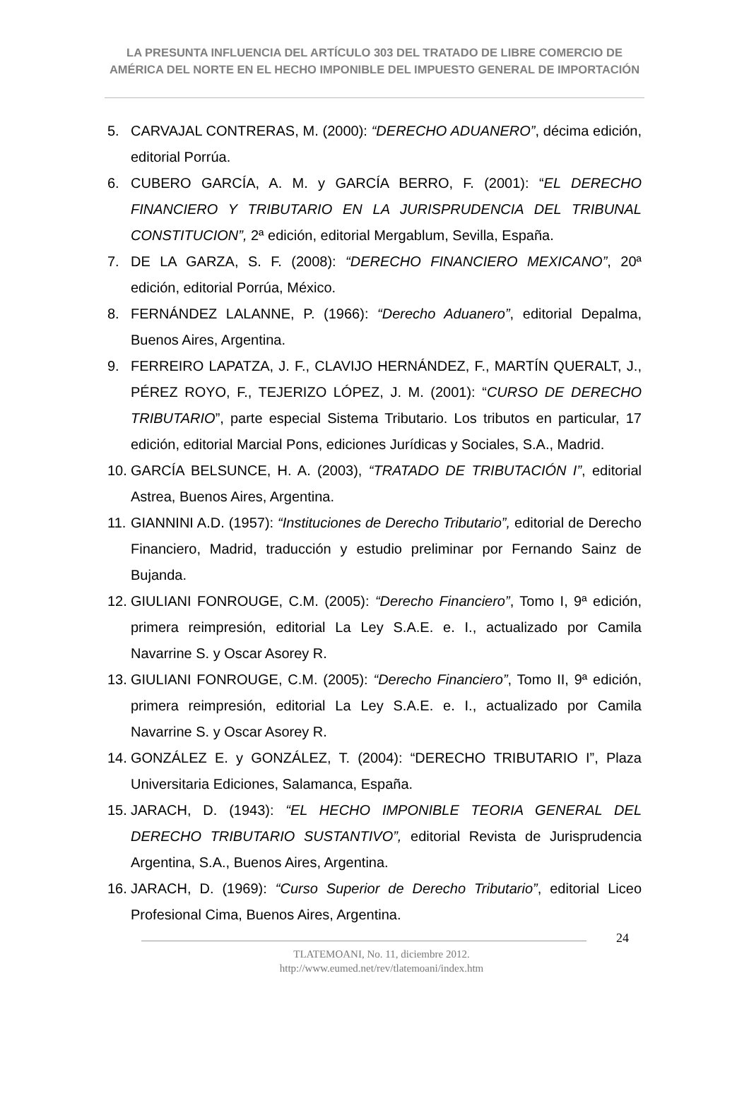LA PRESUNTA INFLUENCIA DEL ARTÍCULO 303 DEL TRATADO DE LIBRE COMERCIO DE AMÉRICA DEL NORTE EN EL HECHO IMPONIBLE DEL IMPUESTO GENERAL DE IMPORTACIÓN
5. CARVAJAL CONTRERAS, M. (2000): “DERECHO ADUANERO”, décima edición, editorial Porrúa.
6. CUBERO GARCÍA, A. M. y GARCÍA BERRO, F. (2001): “EL DERECHO FINANCIERO Y TRIBUTARIO EN LA JURISPRUDENCIA DEL TRIBUNAL CONSTITUCION”, 2ª edición, editorial Mergablum, Sevilla, España.
7. DE LA GARZA, S. F. (2008): “DERECHO FINANCIERO MEXICANO”, 20ª edición, editorial Porrúa, México.
8. FERNÁNDEZ LALANNE, P. (1966): “Derecho Aduanero”, editorial Depalma, Buenos Aires, Argentina.
9. FERREIRO LAPATZA, J. F., CLAVIJO HERNÁNDEZ, F., MARTÍN QUERALT, J., PÉREZ ROYO, F., TEJERIZO LÓPEZ, J. M. (2001): “CURSO DE DERECHO TRIBUTARIO”, parte especial Sistema Tributario. Los tributos en particular, 17 edición, editorial Marcial Pons, ediciones Jurídicas y Sociales, S.A., Madrid.
10. GARCÍA BELSUNCE, H. A. (2003), “TRATADO DE TRIBUTACIÓN I”, editorial Astrea, Buenos Aires, Argentina.
11. GIANNINI A.D. (1957): “Instituciones de Derecho Tributario”, editorial de Derecho Financiero, Madrid, traducción y estudio preliminar por Fernando Sainz de Bujanda.
12. GIULIANI FONROUGE, C.M. (2005): “Derecho Financiero”, Tomo I, 9ª edición, primera reimpresión, editorial La Ley S.A.E. e. I., actualizado por Camila Navarrine S. y Oscar Asorey R.
13. GIULIANI FONROUGE, C.M. (2005): “Derecho Financiero”, Tomo II, 9ª edición, primera reimpresión, editorial La Ley S.A.E. e. I., actualizado por Camila Navarrine S. y Oscar Asorey R.
14. GONZÁLEZ E. y GONZÁLEZ, T. (2004): “DERECHO TRIBUTARIO I”, Plaza Universitaria Ediciones, Salamanca, España.
15. JARACH, D. (1943): “EL HECHO IMPONIBLE TEORIA GENERAL DEL DERECHO TRIBUTARIO SUSTANTIVO”, editorial Revista de Jurisprudencia Argentina, S.A., Buenos Aires, Argentina.
16. JARACH, D. (1969): “Curso Superior de Derecho Tributario”, editorial Liceo Profesional Cima, Buenos Aires, Argentina.
24
TLATEMOANI, No. 11, diciembre 2012.
http://www.eumed.net/rev/tlatemoani/index.htm